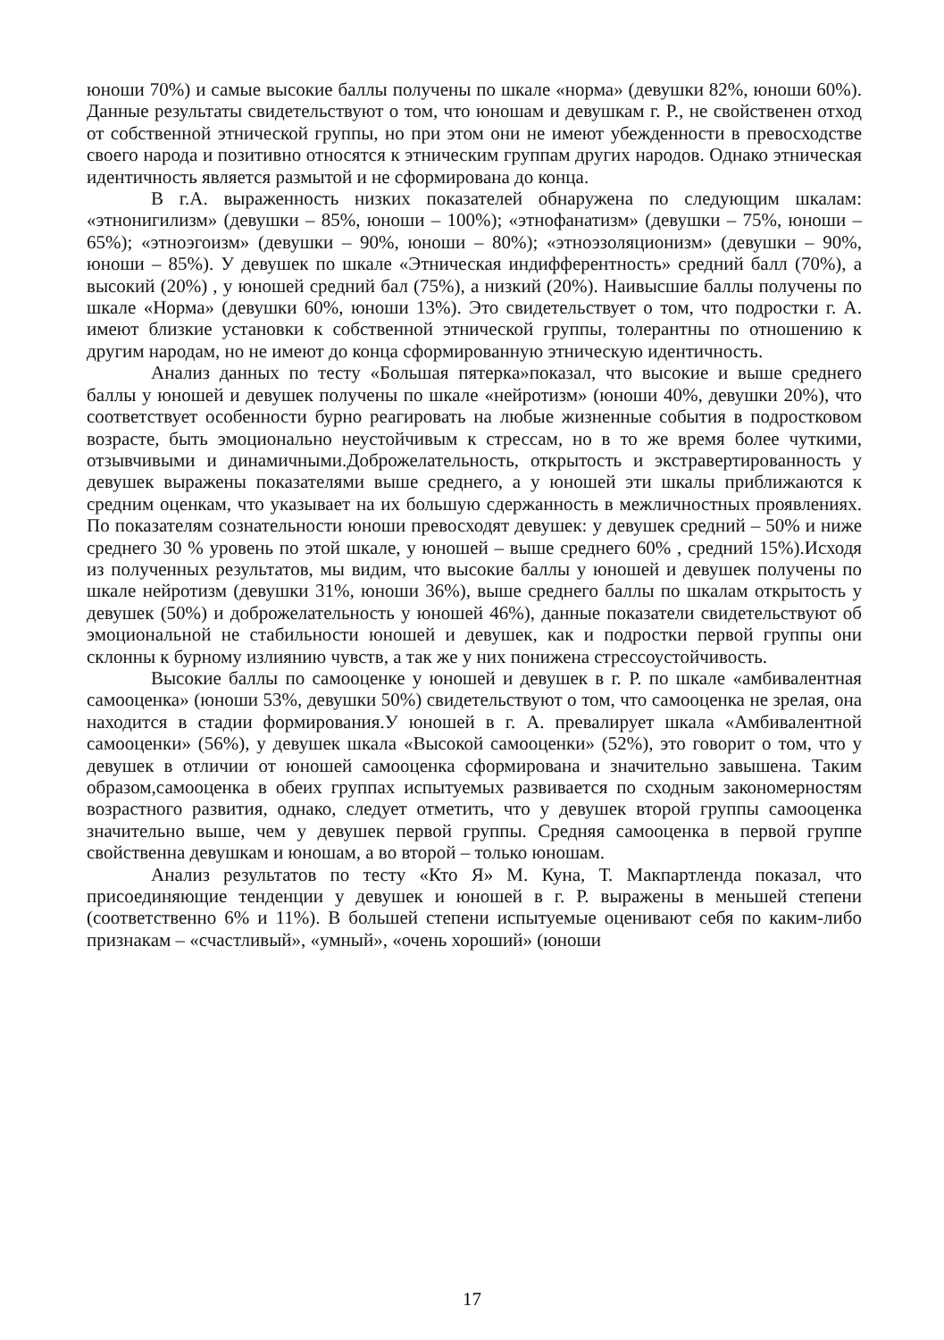юноши 70%) и самые высокие баллы получены по шкале «норма» (девушки 82%, юноши 60%). Данные результаты свидетельствуют о том, что юношам и девушкам г. Р., не свойственен отход от собственной этнической группы, но при этом они не имеют убежденности в превосходстве своего народа и позитивно относятся к этническим группам других народов. Однако этническая идентичность является размытой и не сформирована до конца.
В г.А. выраженность низких показателей обнаружена по следующим шкалам: «этнонигилизм» (девушки – 85%, юноши – 100%); «этнофанатизм» (девушки – 75%, юноши – 65%); «этноэгоизм» (девушки – 90%, юноши – 80%); «этноэзоляционизм» (девушки – 90%, юноши – 85%). У девушек по шкале «Этническая индифферентность» средний балл (70%), а высокий (20%) , у юношей средний бал (75%), а низкий (20%). Наивысшие баллы получены по шкале «Норма» (девушки 60%, юноши 13%). Это свидетельствует о том, что подростки г. А. имеют близкие установки к собственной этнической группы, толерантны по отношению к другим народам, но не имеют до конца сформированную этническую идентичность.
Анализ данных по тесту «Большая пятерка»показал, что высокие и выше среднего баллы у юношей и девушек получены по шкале «нейротизм» (юноши 40%, девушки 20%), что соответствует особенности бурно реагировать на любые жизненные события в подростковом возрасте, быть эмоционально неустойчивым к стрессам, но в то же время более чуткими, отзывчивыми и динамичными.Доброжелательность, открытость и экстравертированность у девушек выражены показателями выше среднего, а у юношей эти шкалы приближаются к средним оценкам, что указывает на их большую сдержанность в межличностных проявлениях. По показателям сознательности юноши превосходят девушек: у девушек средний – 50% и ниже среднего 30 % уровень по этой шкале, у юношей – выше среднего 60% , средний 15%).Исходя из полученных результатов, мы видим, что высокие баллы у юношей и девушек получены по шкале нейротизм (девушки 31%, юноши 36%), выше среднего баллы по шкалам открытость у девушек (50%) и доброжелательность у юношей 46%), данные показатели свидетельствуют об эмоциональной не стабильности юношей и девушек, как и подростки первой группы они склонны к бурному излиянию чувств, а так же у них понижена стрессоустойчивость.
Высокие баллы по самооценке у юношей и девушек в г. Р. по шкале «амбивалентная самооценка» (юноши 53%, девушки 50%) свидетельствуют о том, что самооценка не зрелая, она находится в стадии формирования.У юношей в г. А. превалирует шкала «Амбивалентной самооценки» (56%), у девушек шкала «Высокой самооценки» (52%), это говорит о том, что у девушек в отличии от юношей самооценка сформирована и значительно завышена. Таким образом,самооценка в обеих группах испытуемых развивается по сходным закономерностям возрастного развития, однако, следует отметить, что у девушек второй группы самооценка значительно выше, чем у девушек первой группы. Средняя самооценка в первой группе свойственна девушкам и юношам, а во второй – только юношам.
Анализ результатов по тесту «Кто Я» М. Куна, Т. Макпартленда показал, что присоединяющие тенденции у девушек и юношей в г. Р. выражены в меньшей степени (соответственно 6% и 11%). В большей степени испытуемые оценивают себя по каким-либо признакам – «счастливый», «умный», «очень хороший» (юноши
17